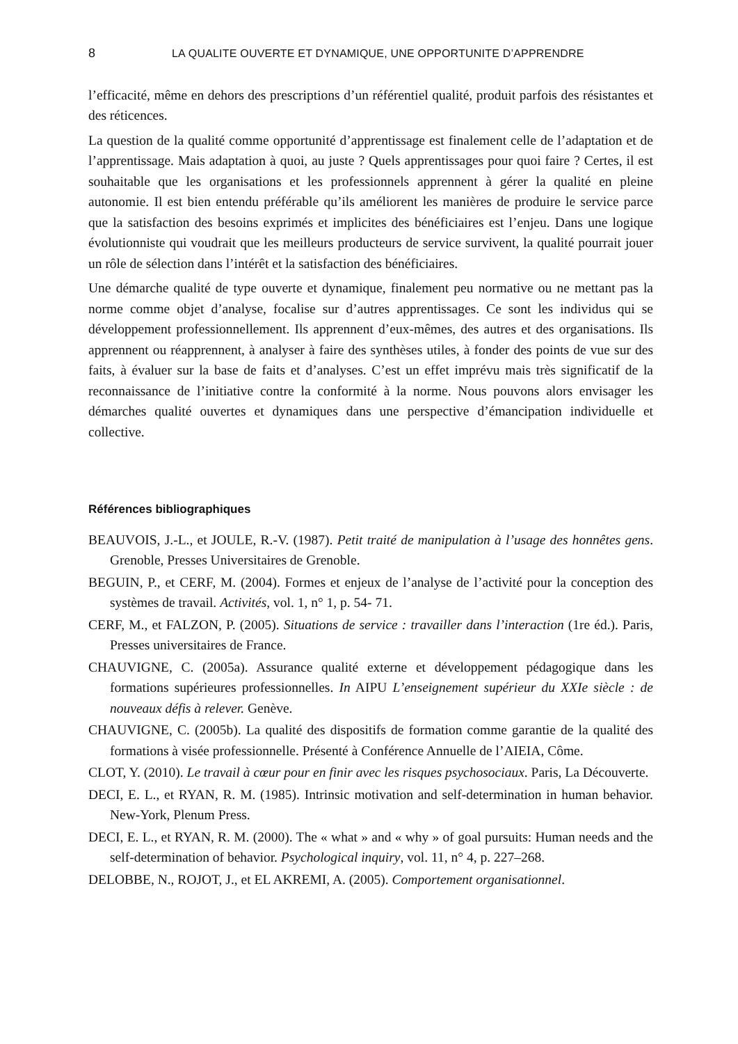8 LA QUALITE OUVERTE ET DYNAMIQUE, UNE OPPORTUNITE D’APPRENDRE
l’efficacité, même en dehors des prescriptions d’un référentiel qualité, produit parfois des résistantes et des réticences.
La question de la qualité comme opportunité d’apprentissage est finalement celle de l’adaptation et de l’apprentissage. Mais adaptation à quoi, au juste ? Quels apprentissages pour quoi faire ? Certes, il est souhaitable que les organisations et les professionnels apprennent à gérer la qualité en pleine autonomie. Il est bien entendu préférable qu’ils améliorent les manières de produire le service parce que la satisfaction des besoins exprimés et implicites des bénéficiaires est l’enjeu. Dans une logique évolutionniste qui voudrait que les meilleurs producteurs de service survivent, la qualité pourrait jouer un rôle de sélection dans l’intérêt et la satisfaction des bénéficiaires.
Une démarche qualité de type ouverte et dynamique, finalement peu normative ou ne mettant pas la norme comme objet d’analyse, focalise sur d’autres apprentissages. Ce sont les individus qui se développement professionnellement. Ils apprennent d’eux-mêmes, des autres et des organisations. Ils apprennent ou réapprennent, à analyser à faire des synthèses utiles, à fonder des points de vue sur des faits, à évaluer sur la base de faits et d’analyses. C’est un effet imprévu mais très significatif de la reconnaissance de l’initiative contre la conformité à la norme. Nous pouvons alors envisager les démarches qualité ouvertes et dynamiques dans une perspective d’émancipation individuelle et collective.
Références bibliographiques
BEAUVOIS, J.-L., et JOULE, R.-V. (1987). Petit traité de manipulation à l’usage des honnêtes gens. Grenoble, Presses Universitaires de Grenoble.
BEGUIN, P., et CERF, M. (2004). Formes et enjeux de l’analyse de l’activité pour la conception des systèmes de travail. Activités, vol. 1, n° 1, p. 54‑ 71.
CERF, M., et FALZON, P. (2005). Situations de service : travailler dans l’interaction (1re éd.). Paris, Presses universitaires de France.
CHAUVIGNE, C. (2005a). Assurance qualité externe et développement pédagogique dans les formations supérieures professionnelles. In AIPU L’enseignement supérieur du XXIe siècle : de nouveaux défis à relever. Genève.
CHAUVIGNE, C. (2005b). La qualité des dispositifs de formation comme garantie de la qualité des formations à visée professionnelle. Présenté à Conférence Annuelle de l’AIEIA, Côme.
CLOT, Y. (2010). Le travail à cœur pour en finir avec les risques psychosociaux. Paris, La Découverte.
DECI, E. L., et RYAN, R. M. (1985). Intrinsic motivation and self-determination in human behavior. New-York, Plenum Press.
DECI, E. L., et RYAN, R. M. (2000). The « what » and « why » of goal pursuits: Human needs and the self-determination of behavior. Psychological inquiry, vol. 11, n° 4, p. 227–268.
DELOBBE, N., ROJOT, J., et EL AKREMI, A. (2005). Comportement organisationnel.